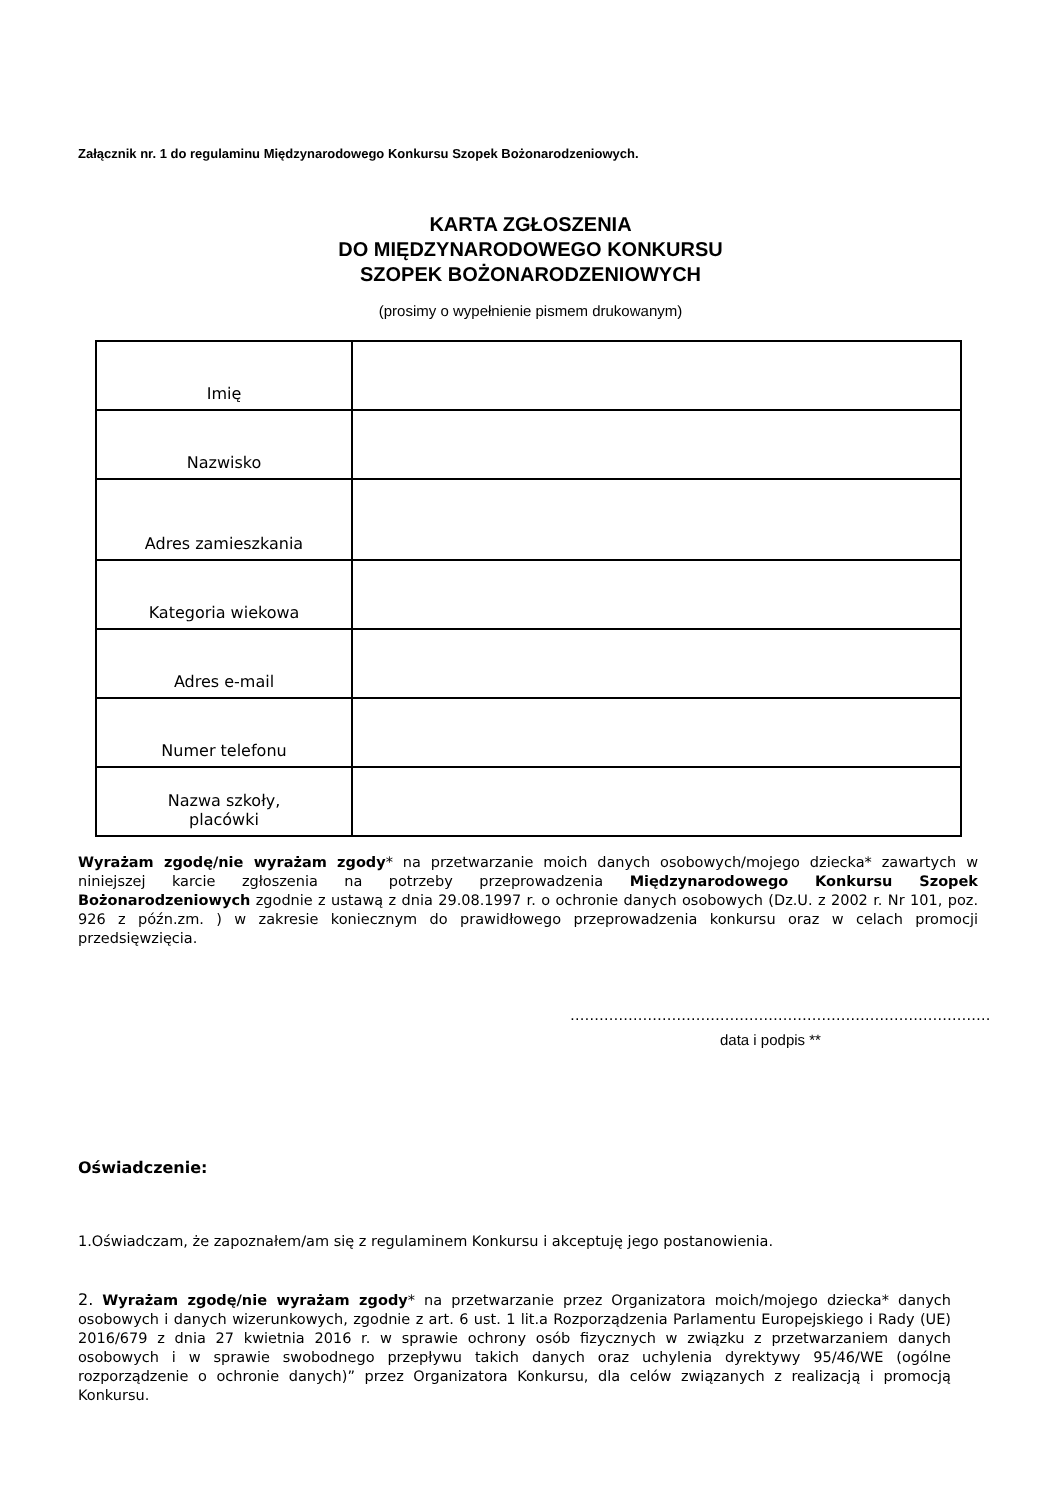Załącznik nr. 1 do regulaminu Międzynarodowego Konkursu Szopek Bożonarodzeniowych.
KARTA ZGŁOSZENIA
DO MIĘDZYNARODOWEGO KONKURSU
SZOPEK BOŻONARODZENIOWYCH
(prosimy o wypełnienie pismem drukowanym)
| Imię | |
| Nazwisko | |
| Adres zamieszkania | |
| Kategoria wiekowa | |
| Adres e-mail | |
| Numer telefonu | |
| Nazwa szkoły, placówki | |
Wyrażam zgodę/nie wyrażam zgody* na przetwarzanie moich danych osobowych/mojego dziecka* zawartych w niniejszej karcie zgłoszenia na potrzeby przeprowadzenia Międzynarodowego Konkursu Szopek Bożonarodzeniowych zgodnie z ustawą z dnia 29.08.1997 r. o ochronie danych osobowych (Dz.U. z 2002 r. Nr 101, poz. 926 z późn.zm. ) w zakresie koniecznym do prawidłowego przeprowadzenia konkursu oraz w celach promocji przedsięwzięcia.
……………………………………………………………………………
data i podpis **
Oświadczenie:
1.Oświadczam, że zapoznałem/am się z regulaminem Konkursu i akceptuję jego postanowienia.
2. Wyrażam zgodę/nie wyrażam zgody* na przetwarzanie przez Organizatora moich/mojego dziecka* danych osobowych i danych wizerunkowych, zgodnie z art. 6 ust. 1 lit.a Rozporządzenia Parlamentu Europejskiego i Rady (UE) 2016/679 z dnia 27 kwietnia 2016 r. w sprawie ochrony osób fizycznych w związku z przetwarzaniem danych osobowych i w sprawie swobodnego przepływu takich danych oraz uchylenia dyrektywy 95/46/WE (ogólne rozporządzenie o ochronie danych)” przez Organizatora Konkursu, dla celów związanych z realizacją i promocją Konkursu.